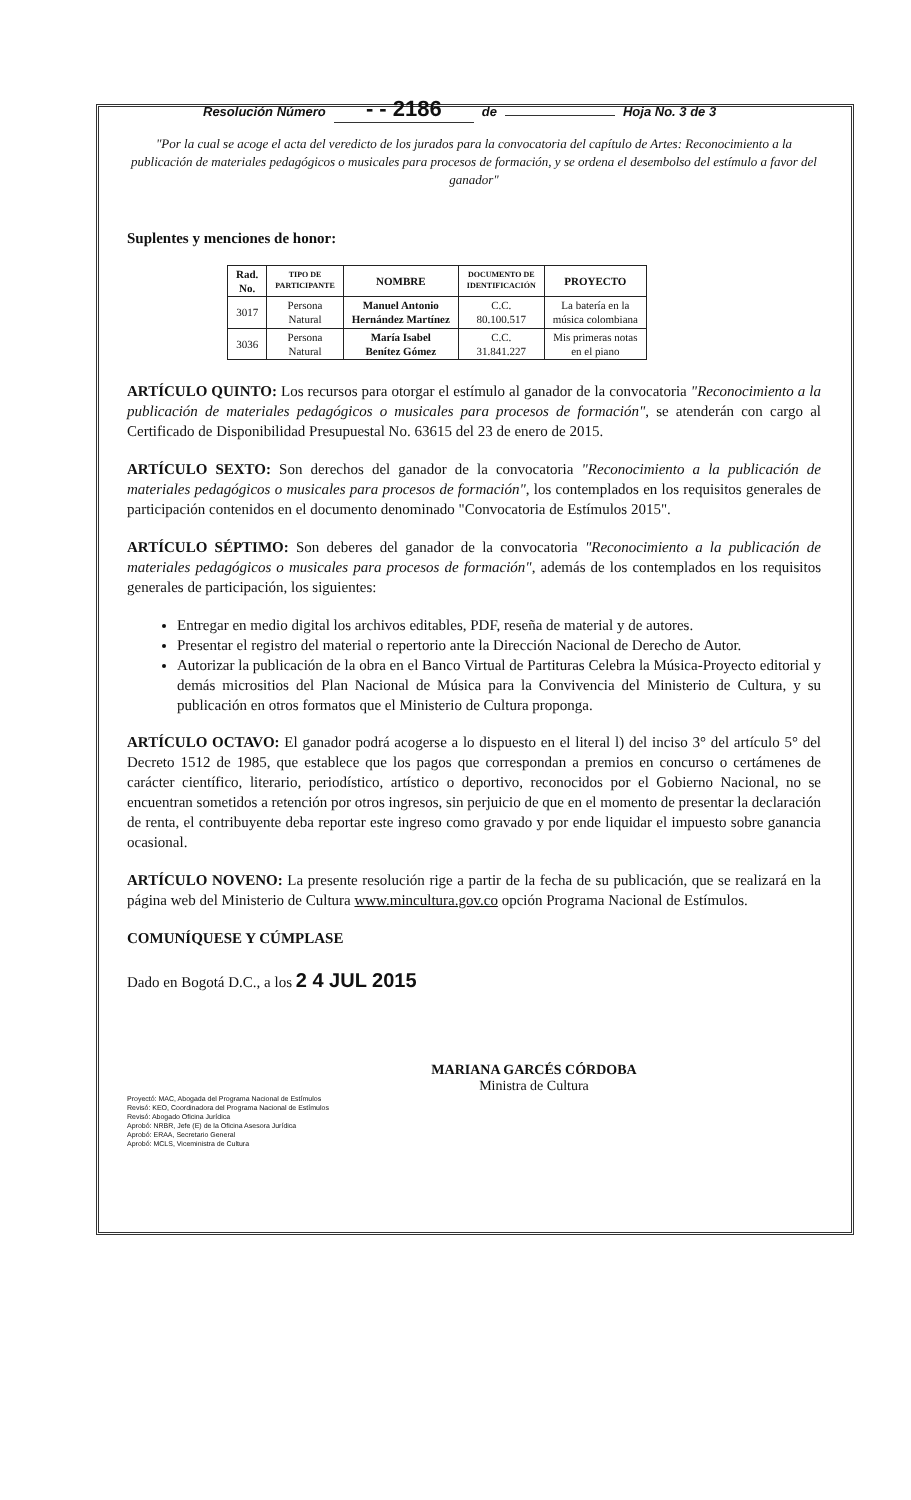Resolución Número - - 2186 de Hoja No. 3 de 3
"Por la cual se acoge el acta del veredicto de los jurados para la convocatoria del capítulo de Artes: Reconocimiento a la publicación de materiales pedagógicos o musicales para procesos de formación, y se ordena el desembolso del estímulo a favor del ganador"
Suplentes y menciones de honor:
| Rad. No. | TIPO DE PARTICIPANTE | NOMBRE | DOCUMENTO DE IDENTIFICACIÓN | PROYECTO |
| --- | --- | --- | --- | --- |
| 3017 | Persona Natural | Manuel Antonio Hernández Martínez | C.C. 80.100.517 | La batería en la música colombiana |
| 3036 | Persona Natural | María Isabel Benítez Gómez | C.C. 31.841.227 | Mis primeras notas en el piano |
ARTÍCULO QUINTO: Los recursos para otorgar el estímulo al ganador de la convocatoria "Reconocimiento a la publicación de materiales pedagógicos o musicales para procesos de formación", se atenderán con cargo al Certificado de Disponibilidad Presupuestal No. 63615 del 23 de enero de 2015.
ARTÍCULO SEXTO: Son derechos del ganador de la convocatoria "Reconocimiento a la publicación de materiales pedagógicos o musicales para procesos de formación", los contemplados en los requisitos generales de participación contenidos en el documento denominado "Convocatoria de Estímulos 2015".
ARTÍCULO SÉPTIMO: Son deberes del ganador de la convocatoria "Reconocimiento a la publicación de materiales pedagógicos o musicales para procesos de formación", además de los contemplados en los requisitos generales de participación, los siguientes:
Entregar en medio digital los archivos editables, PDF, reseña de material y de autores.
Presentar el registro del material o repertorio ante la Dirección Nacional de Derecho de Autor.
Autorizar la publicación de la obra en el Banco Virtual de Partituras Celebra la Música-Proyecto editorial y demás micrositios del Plan Nacional de Música para la Convivencia del Ministerio de Cultura, y su publicación en otros formatos que el Ministerio de Cultura proponga.
ARTÍCULO OCTAVO: El ganador podrá acogerse a lo dispuesto en el literal l) del inciso 3° del artículo 5° del Decreto 1512 de 1985, que establece que los pagos que correspondan a premios en concurso o certámenes de carácter científico, literario, periodístico, artístico o deportivo, reconocidos por el Gobierno Nacional, no se encuentran sometidos a retención por otros ingresos, sin perjuicio de que en el momento de presentar la declaración de renta, el contribuyente deba reportar este ingreso como gravado y por ende liquidar el impuesto sobre ganancia ocasional.
ARTÍCULO NOVENO: La presente resolución rige a partir de la fecha de su publicación, que se realizará en la página web del Ministerio de Cultura www.mincultura.gov.co opción Programa Nacional de Estímulos.
COMUNÍQUESE Y CÚMPLASE
Dado en Bogotá D.C., a los 2 4 JUL 2015
MARIANA GARCÉS CÓRDOBA
Ministra de Cultura
Proyectó: MAC, Abogada del Programa Nacional de Estímulos
Revisó: KEO, Coordinadora del Programa Nacional de Estímulos
Revisó: Abogado Oficina Jurídica
Aprobó: NRBR, Jefe (E) de la Oficina Asesora Jurídica
Aprobó: ERAA, Secretario General
Aprobó: MCLS, Viceministra de Cultura